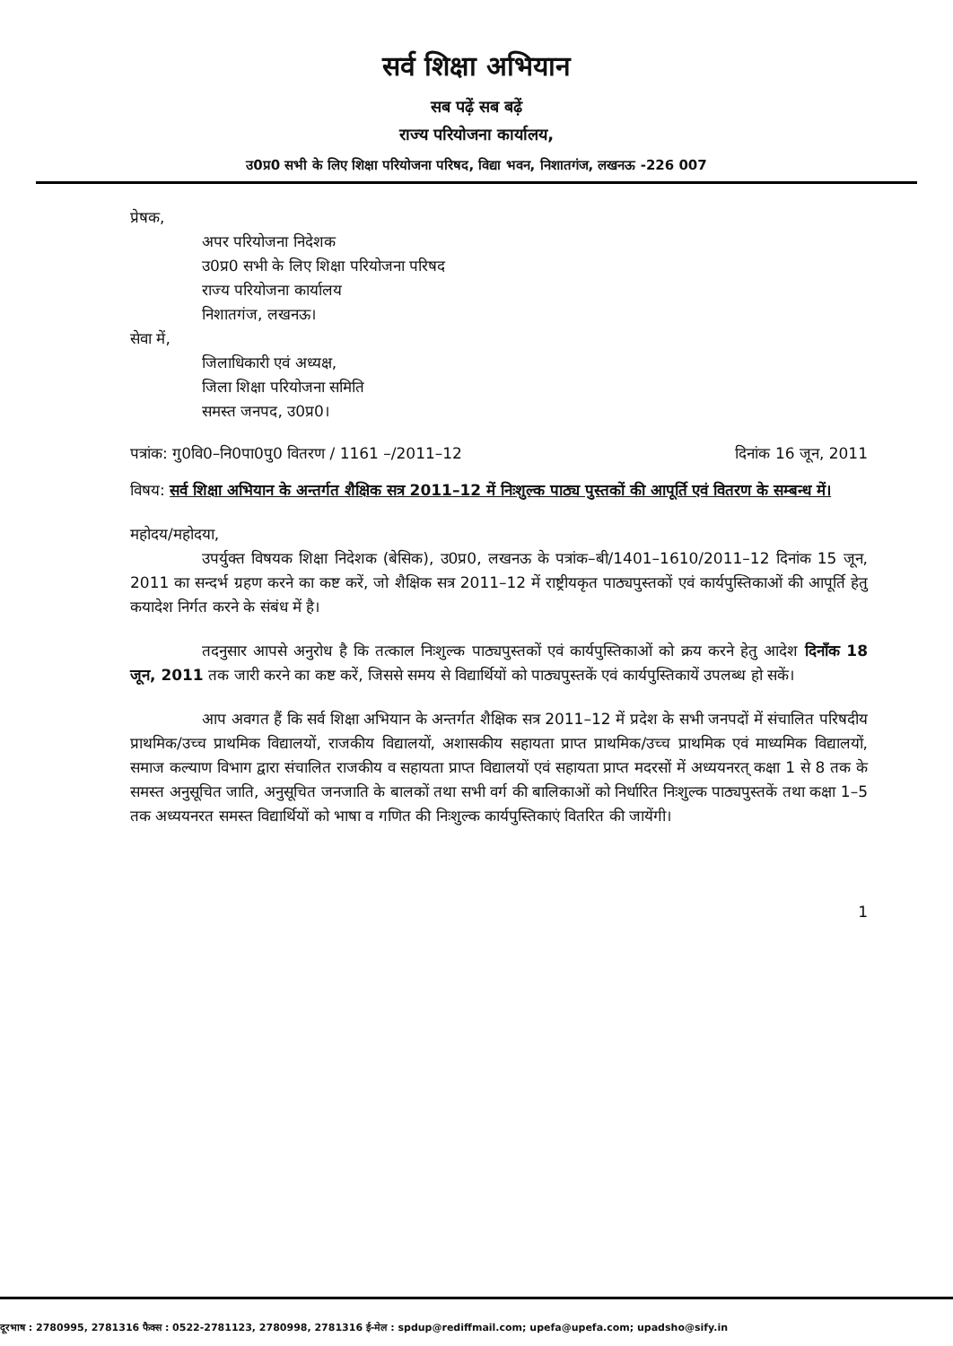सर्व शिक्षा अभियान
सब पढ़ें सब बढ़ें
राज्य परियोजना कार्यालय,
उ0प्र0 सभी के लिए शिक्षा परियोजना परिषद, विद्या भवन, निशातगंज, लखनऊ -226 007
प्रेषक,
अपर परियोजना निदेशक
उ0प्र0 सभी के लिए शिक्षा परियोजना परिषद
राज्य परियोजना कार्यालय
निशातगंज, लखनऊ।
सेवा में,
जिलाधिकारी एवं अध्यक्ष,
जिला शिक्षा परियोजना समिति
समस्त जनपद, उ0प्र0।
पत्रांक: गु0वि0–नि0पा0पु0 वितरण / 1161 –/2011–12 दिनांक 16 जून, 2011
विषय: सर्व शिक्षा अभियान के अन्तर्गत शैक्षिक सत्र 2011–12 में निःशुल्क पाठ्य पुस्तकों की आपूर्ति एवं वितरण के सम्बन्ध में।
महोदय/महोदया,
उपर्युक्त विषयक शिक्षा निदेशक (बेसिक), उ0प्र0, लखनऊ के पत्रांक–बी/1401–1610/2011–12 दिनांक 15 जून, 2011 का सन्दर्भ ग्रहण करने का कष्ट करें, जो शैक्षिक सत्र 2011–12 में राष्ट्रीयकृत पाठ्यपुस्तकों एवं कार्यपुस्तिकाओं की आपूर्ति हेतु कयादेश निर्गत करने के संबंध में है।
तदनुसार आपसे अनुरोध है कि तत्काल निःशुल्क पाठ्यपुस्तकों एवं कार्यपुस्तिकाओं को क्रय करने हेतु आदेश दिनाँक 18 जून, 2011 तक जारी करने का कष्ट करें, जिससे समय से विद्यार्थियों को पाठ्यपुस्तकें एवं कार्यपुस्तिकायें उपलब्ध हो सकें।
आप अवगत हैं कि सर्व शिक्षा अभियान के अन्तर्गत शैक्षिक सत्र 2011–12 में प्रदेश के सभी जनपदों में संचालित परिषदीय प्राथमिक/उच्च प्राथमिक विद्यालयों, राजकीय विद्यालयों, अशासकीय सहायता प्राप्त प्राथमिक/उच्च प्राथमिक एवं माध्यमिक विद्यालयों, समाज कल्याण विभाग द्वारा संचालित राजकीय व सहायता प्राप्त विद्यालयों एवं सहायता प्राप्त मदरसों में अध्ययनरत् कक्षा 1 से 8 तक के समस्त अनुसूचित जाति, अनुसूचित जनजाति के बालकों तथा सभी वर्ग की बालिकाओं को निर्धारित निःशुल्क पाठ्यपुस्तकें तथा कक्षा 1–5 तक अध्ययनरत समस्त विद्यार्थियों को भाषा व गणित की निःशुल्क कार्यपुस्तिकाएं वितरित की जायेंगी।
1
दूरभाष : 2780995, 2781316 फैक्स : 0522-2781123, 2780998, 2781316 ई-मेल : spdup@rediffmail.com; upefa@upefa.com; upadsho@sify.in